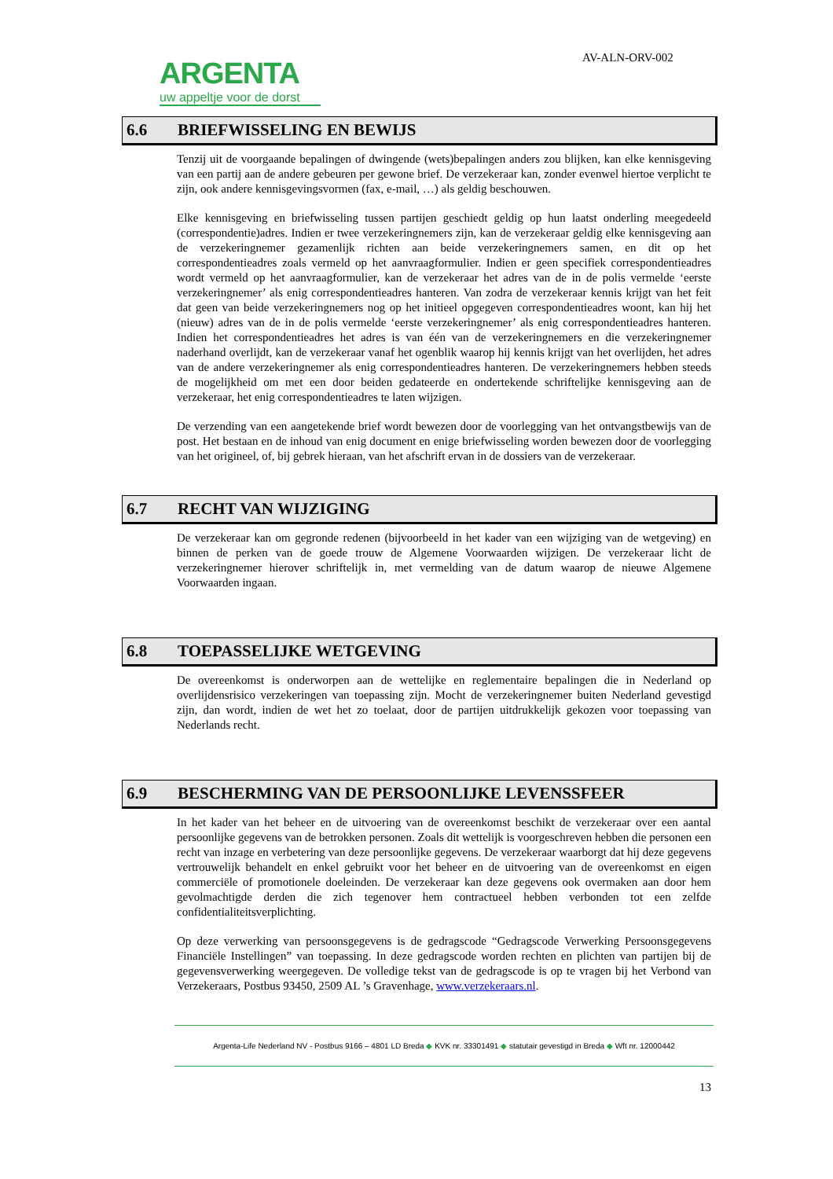ARGENTA
uw appeltje voor de dorst
AV-ALN-ORV-002
6.6 BRIEFWISSELING EN BEWIJS
Tenzij uit de voorgaande bepalingen of dwingende (wets)bepalingen anders zou blijken, kan elke kennisgeving van een partij aan de andere gebeuren per gewone brief. De verzekeraar kan, zonder evenwel hiertoe verplicht te zijn, ook andere kennisgevingsvormen (fax, e-mail, …) als geldig beschouwen.
Elke kennisgeving en briefwisseling tussen partijen geschiedt geldig op hun laatst onderling meegedeeld (correspondentie)adres. Indien er twee verzekeringnemers zijn, kan de verzekeraar geldig elke kennisgeving aan de verzekeringnemer gezamenlijk richten aan beide verzekeringnemers samen, en dit op het correspondentieadres zoals vermeld op het aanvraagformulier. Indien er geen specifiek correspondentieadres wordt vermeld op het aanvraagformulier, kan de verzekeraar het adres van de in de polis vermelde ‘eerste verzekeringnemer’ als enig correspondentieadres hanteren. Van zodra de verzekeraar kennis krijgt van het feit dat geen van beide verzekeringnemers nog op het initieel opgegeven correspondentieadres woont, kan hij het (nieuw) adres van de in de polis vermelde ‘eerste verzekeringnemer’ als enig correspondentieadres hanteren. Indien het correspondentieadres het adres is van één van de verzekeringnemers en die verzekeringnemer naderhand overlijdt, kan de verzekeraar vanaf het ogenblik waarop hij kennis krijgt van het overlijden, het adres van de andere verzekeringnemer als enig correspondentieadres hanteren. De verzekeringnemers hebben steeds de mogelijkheid om met een door beiden gedateerde en ondertekende schriftelijke kennisgeving aan de verzekeraar, het enig correspondentieadres te laten wijzigen.
De verzending van een aangetekende brief wordt bewezen door de voorlegging van het ontvangstbewijs van de post. Het bestaan en de inhoud van enig document en enige briefwisseling worden bewezen door de voorlegging van het origineel, of, bij gebrek hieraan, van het afschrift ervan in de dossiers van de verzekeraar.
6.7 RECHT VAN WIJZIGING
De verzekeraar kan om gegronde redenen (bijvoorbeeld in het kader van een wijziging van de wetgeving) en binnen de perken van de goede trouw de Algemene Voorwaarden wijzigen. De verzekeraar licht de verzekeringnemer hierover schriftelijk in, met vermelding van de datum waarop de nieuwe Algemene Voorwaarden ingaan.
6.8 TOEPASSELIJKE WETGEVING
De overeenkomst is onderworpen aan de wettelijke en reglementaire bepalingen die in Nederland op overlijdensrisico verzekeringen van toepassing zijn. Mocht de verzekeringnemer buiten Nederland gevestigd zijn, dan wordt, indien de wet het zo toelaat, door de partijen uitdrukkelijk gekozen voor toepassing van Nederlands recht.
6.9 BESCHERMING VAN DE PERSOONLIJKE LEVENSSFEER
In het kader van het beheer en de uitvoering van de overeenkomst beschikt de verzekeraar over een aantal persoonlijke gegevens van de betrokken personen. Zoals dit wettelijk is voorgeschreven hebben die personen een recht van inzage en verbetering van deze persoonlijke gegevens. De verzekeraar waarborgt dat hij deze gegevens vertrouwelijk behandelt en enkel gebruikt voor het beheer en de uitvoering van de overeenkomst en eigen commerciële of promotionele doeleinden. De verzekeraar kan deze gegevens ook overmaken aan door hem gevolmachtigde derden die zich tegenover hem contractueel hebben verbonden tot een zelfde confidentialiteitsverplichting.
Op deze verwerking van persoonsgegevens is de gedragscode “Gedragscode Verwerking Persoonsgegevens Financiële Instellingen” van toepassing. In deze gedragscode worden rechten en plichten van partijen bij de gegevensverwerking weergegeven. De volledige tekst van de gedragscode is op te vragen bij het Verbond van Verzekeraars, Postbus 93450, 2509 AL ’s Gravenhage, www.verzekeraars.nl.
Argenta-Life Nederland NV - Postbus 9166 – 4801 LD Breda ◆ KVK nr. 33301491 ◆ statutair gevestigd in Breda ◆ Wft nr. 12000442
13